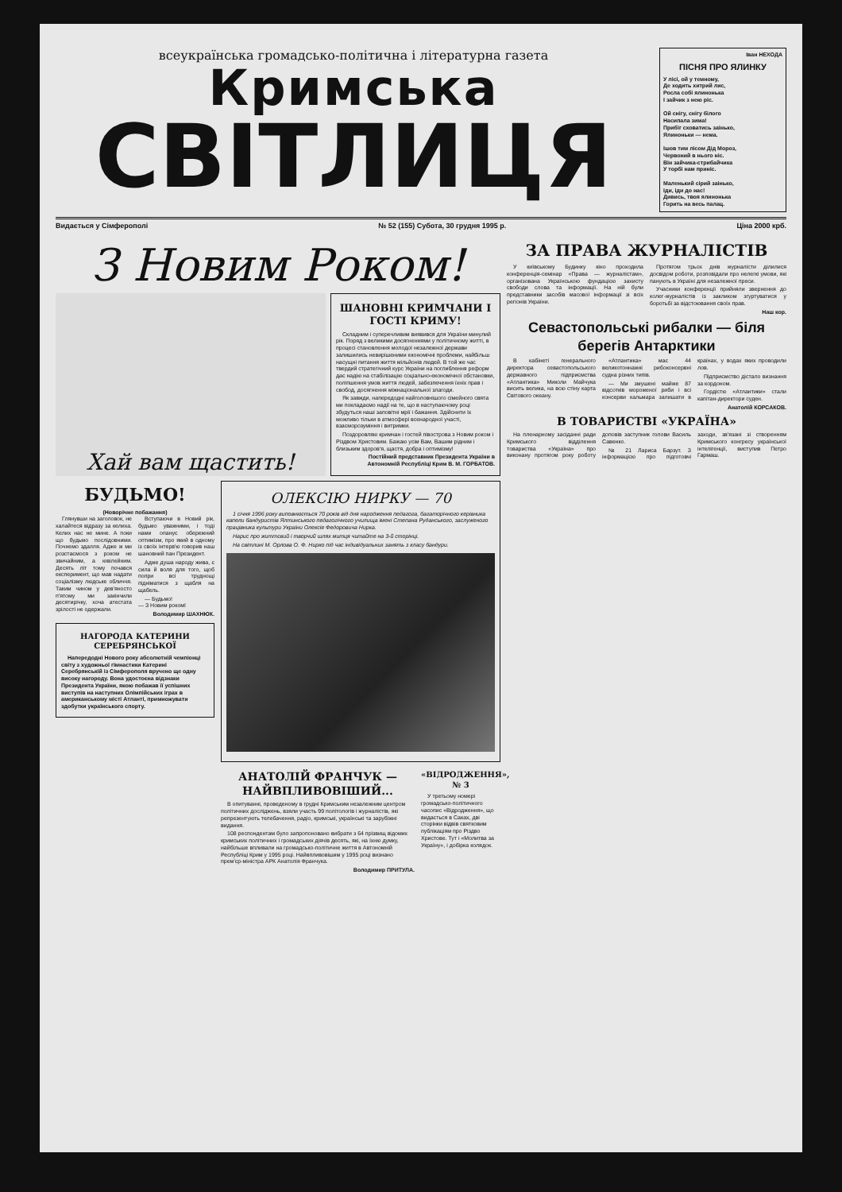всеукраїнська громадсько-політична і літературна газета
Кримська
СВІТЛИЦЯ
Іван НЕХОДА
ПІСНЯ ПРО ЯЛИНКУ
У лісі, ой у темному,
Де ходить хитрий лис,
Росла собі ялинонька
І зайчик з нею ріс.
Ой снігу, снігу білого
Насипала зима!
Прибіг сховатись заінько,
Ялиноньки — нема.
Ішов тим лісом Дід Мороз,
Червоний в нього ніс.
Він зайчика-стрибайчика
У торбі нам приніс.
Маленький сірий заінько,
Іди, іди до нас!
Дивись, твоя ялинонька
Горить на весь палац.
Видається у Сімферополі № 52 (155) Субота, 30 грудня 1995 р. Ціна 2000 крб.
З Новим Роком!
Хай вам щастить!
ШАНОВНІ КРИМЧАНИ І ГОСТІ КРИМУ!
Складним і суперечливим виявився для України минулий рік. Поряд з великими досягненнями у політичному житті, в процесі становлення молодої незалежної держави залишились невирішеними економічні проблеми, найбільш насущні питання життя мільйонів людей. В той же час твердий стратегічний курс України на поглиблення реформ дає надію на стабілізацію соціально-економічної обстановки, поліпшення умов життя людей, забезпечення їхніх прав і свобод, досягнення міжнаціональної злагоди.
Як завжди, напередодні найголовнішого сімейного свята ми покладаємо надії на те, що в наступаючому році збудуться наші заповітні мрії і бажання. Здійснити їх можливо тільки в атмосфері всенародної участі, взаєморозуміння і витримки.
Поздоровляю кримчан і гостей півострова з Новим роком і Різдвом Христовим. Бажаю усім Вам, Вашим рідним і близьким здоров'я, щастя, добра і оптимізму!
Постійний представник Президента України в Автономній Республіці Крим В. М. ГОРБАТОВ.
БУДЬМО!
(Новорічне побажання)
Глянувши на заголовок, не халайтеся відразу за келиха. Келих нас не мине. А поки що будьмо послідовними. Почнемо здалля. Адже ж ми розстаємося з роком не звичайним, а ювілейним. Десять літ тому почався експеримент, що мав надати соціалізму людське обличчя. Таким чином у дев'яносто п'ятому ми закінчили десятирічку, хоча атестата зрілості не одержали.
Вступаючи в Новий рік, будьмо уважними, і тоді нами опанує обережний оптимізм, про який в одному із своїх інтерв'ю говорив наш шановний пан Президент.
Адже душа народу жива, є сила й воля для того, щоб попри всі труднощі підніматися з щабля на щабель.
— Будьмо!
— З Новим роком!
Володимир ШАХНЮК.
НАГОРОДА КАТЕРИНИ СЕРЕБРЯНСЬКОЇ
Напередодні Нового року абсолютній чемпіонці світу з художньої гімнастики Катерині Серебрянській із Сімферополя вручено ще одну високу нагороду. Вона удостоєна відзнаки Президента України, якою побажав її успішних виступів на наступних Олімпійських іграх в американському місті Атланті, примножувати здобутки українського спорту.
ОЛЕКСІЮ НИРКУ — 70
1 січня 1996 року виповнюється 70 років від дня народження педагога, багаторічного керівника капели бандуристів Ялтинського педагогічного училища імені Степана Руданського, заслуженого працівника культури України Олексія Федоровича Нирка.
Нарис про життєвий і творчий шлях митця читайте на 3-й сторінці.
На світлині М. Орлова О. Ф. Нирко під час індивідуальних занять з класу бандури.
АНАТОЛІЙ ФРАНЧУК — НАЙВПЛИВОВІШИЙ...
В опитуванні, проведеному в грудні Кримським незалежним центром політичних досліджень, взяли участь 99 політологів і журналістів, які репрезентують телебачення, радіо, кримські, українські та зарубіжні видання.
108 респондентам було запропоновано вибрати з 64 прізвищ відомих кримських політичних і громадських діячів десять, які, на їхню думку, найбільше впливали на громадсько-політичне життя в Автономній Республіці Крим у 1995 році. Найвпливовішим у 1995 році визнано прем'єр-міністра АРК Анатолія Франчука.
Володимир ПРИТУЛА.
«ВІДРОДЖЕННЯ», № 3
У третьому номері громадсько-політичного часопис «Відродження», що видається в Саках, дві сторінки відвів святковим публікаціям про Різдво Христове. Тут і «Молитва за Україну», і добірка колядок.
ЗА ПРАВА ЖУРНАЛІСТІВ
У київському Будинку кіно проходила конференція-семінар «Права — журналістам», організована Українською фундацією захисту свободи слова та інформації. На ній були представники засобів масової інформації зі всіх регіонів України.
Протягом трьох днів журналісти ділилися досвідом роботи, розповідали про нелегкі умови, які панують в Україні для незалежної преси.
Учасники конференції прийняли звернення до колег-журналістів із закликом згуртуватися у боротьбі за відстоювання своїх прав.
Наш кор.
Севастопольські рибалки — біля берегів Антарктики
В кабінеті генерального директора севастопольського державного підприємства «Атлантика» Миколи Майчука висить велика, на всю стіну карта Світового океану.
«Атлантика» має 44 великотоннажні рибоконсервні судна різних типів.
— Ми змушені майже 87 відсотків мороженої риби і всі консерви кальмара залишати в країнах, у водах яких проводили лов.
Підприємство дістало визнання за кордоном.
Гордістю «Атлантики» стали капітан-директори суден.
Анатолій КОРСАКОВ.
В ТОВАРИСТВІ «УКРАЇНА»
На пленарному засіданні ради Кримського відділення товариства «Україна» про виконану протягом року роботу доповів заступник голови Василь Савенко.
№ 21 Лариса Барзут. З інформацією про підготовчі заходи, зв'язані зі створенням Кримського конгресу української інтелігенції, виступив Петро Гармаш.